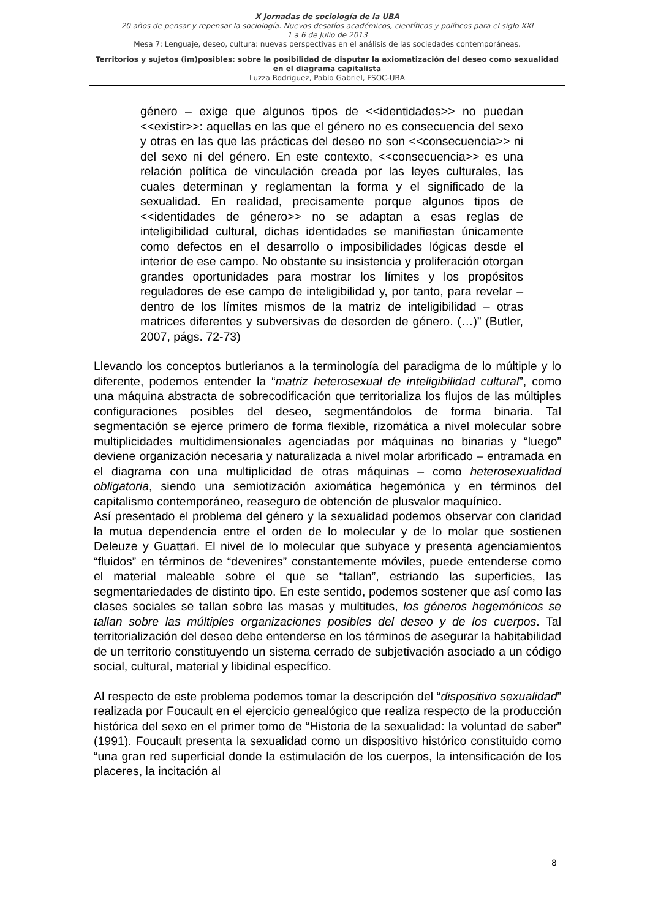X Jornadas de sociología de la UBA
20 años de pensar y repensar la sociología. Nuevos desafíos académicos, científicos y políticos para el siglo XXI
1 a 6 de Julio de 2013
Mesa 7: Lenguaje, deseo, cultura: nuevas perspectivas en el análisis de las sociedades contemporáneas.
Territorios y sujetos (im)posibles: sobre la posibilidad de disputar la axiomatización del deseo como sexualidad en el diagrama capitalista
Luzza Rodriguez, Pablo Gabriel, FSOC-UBA
género – exige que algunos tipos de <<identidades>> no puedan <<existir>>: aquellas en las que el género no es consecuencia del sexo y otras en las que las prácticas del deseo no son <<consecuencia>> ni del sexo ni del género. En este contexto, <<consecuencia>> es una relación política de vinculación creada por las leyes culturales, las cuales determinan y reglamentan la forma y el significado de la sexualidad. En realidad, precisamente porque algunos tipos de <<identidades de género>> no se adaptan a esas reglas de inteligibilidad cultural, dichas identidades se manifiestan únicamente como defectos en el desarrollo o imposibilidades lógicas desde el interior de ese campo. No obstante su insistencia y proliferación otorgan grandes oportunidades para mostrar los límites y los propósitos reguladores de ese campo de inteligibilidad y, por tanto, para revelar – dentro de los límites mismos de la matriz de inteligibilidad – otras matrices diferentes y subversivas de desorden de género. (…)” (Butler, 2007, págs. 72-73)
Llevando los conceptos butlerianos a la terminología del paradigma de lo múltiple y lo diferente, podemos entender la “matriz heterosexual de inteligibilidad cultural”, como una máquina abstracta de sobrecodificación que territorializa los flujos de las múltiples configuraciones posibles del deseo, segmentándolos de forma binaria. Tal segmentación se ejerce primero de forma flexible, rizomática a nivel molecular sobre multiplicidades multidimensionales agenciadas por máquinas no binarias y “luego” deviene organización necesaria y naturalizada a nivel molar arbrificado – entramada en el diagrama con una multiplicidad de otras máquinas – como heterosexualidad obligatoria, siendo una semiotización axiomática hegemónica y en términos del capitalismo contemporáneo, reaseguro de obtención de plusvalor maquínico.
Así presentado el problema del género y la sexualidad podemos observar con claridad la mutua dependencia entre el orden de lo molecular y de lo molar que sostienen Deleuze y Guattari. El nivel de lo molecular que subyace y presenta agenciamientos “fluidos” en términos de “devenires” constantemente móviles, puede entenderse como el material maleable sobre el que se “tallan”, estriando las superficies, las segmentariedades de distinto tipo. En este sentido, podemos sostener que así como las clases sociales se tallan sobre las masas y multitudes, los géneros hegemónicos se tallan sobre las múltiples organizaciones posibles del deseo y de los cuerpos. Tal territorialización del deseo debe entenderse en los términos de asegurar la habitabilidad de un territorio constituyendo un sistema cerrado de subjetivación asociado a un código social, cultural, material y libidinal específico.
Al respecto de este problema podemos tomar la descripción del “dispositivo sexualidad” realizada por Foucault en el ejercicio genealógico que realiza respecto de la producción histórica del sexo en el primer tomo de “Historia de la sexualidad: la voluntad de saber” (1991). Foucault presenta la sexualidad como un dispositivo histórico constituido como “una gran red superficial donde la estimulación de los cuerpos, la intensificación de los placeres, la incitación al
8